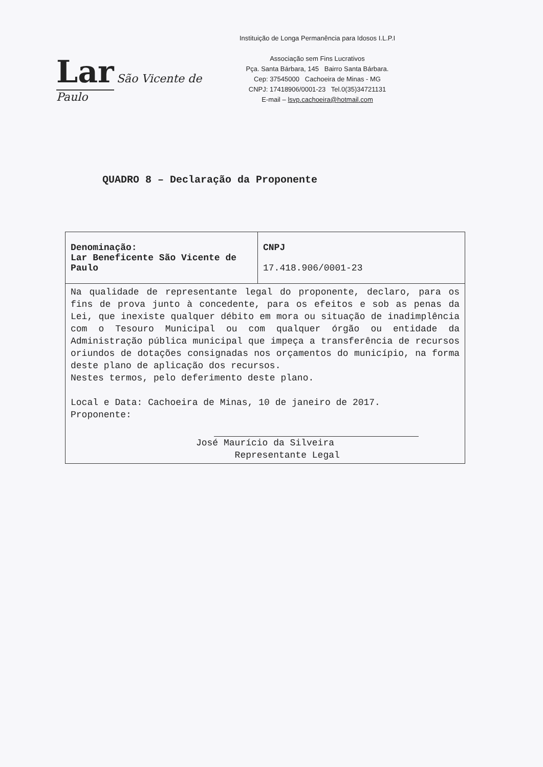Lar São Vicente de Paulo
Instituição de Longa Permanência para Idosos I.L.P.I
Associação sem Fins Lucrativos
Pça. Santa Bárbara, 145 Bairro Santa Bárbara.
Cep: 37545000 Cachoeira de Minas - MG
CNPJ: 17418906/0001-23 Tel.0(35)34721131
E-mail – lsvp.cachoeira@hotmail.com
QUADRO 8 – Declaração da Proponente
| Denominação: Lar Beneficente São Vicente de Paulo | CNPJ 17.418.906/0001-23 |
| Na qualidade de representante legal do proponente, declaro, para os fins de prova junto à concedente, para os efeitos e sob as penas da Lei, que inexiste qualquer débito em mora ou situação de inadimplência com o Tesouro Municipal ou com qualquer órgão ou entidade da Administração pública municipal que impeça a transferência de recursos oriundos de dotações consignadas nos orçamentos do município, na forma deste plano de aplicação dos recursos. Nestes termos, pelo deferimento deste plano. Local e Data: Cachoeira de Minas, 10 de janeiro de 2017. Proponente: José Maurício da Silveira Representante Legal | |